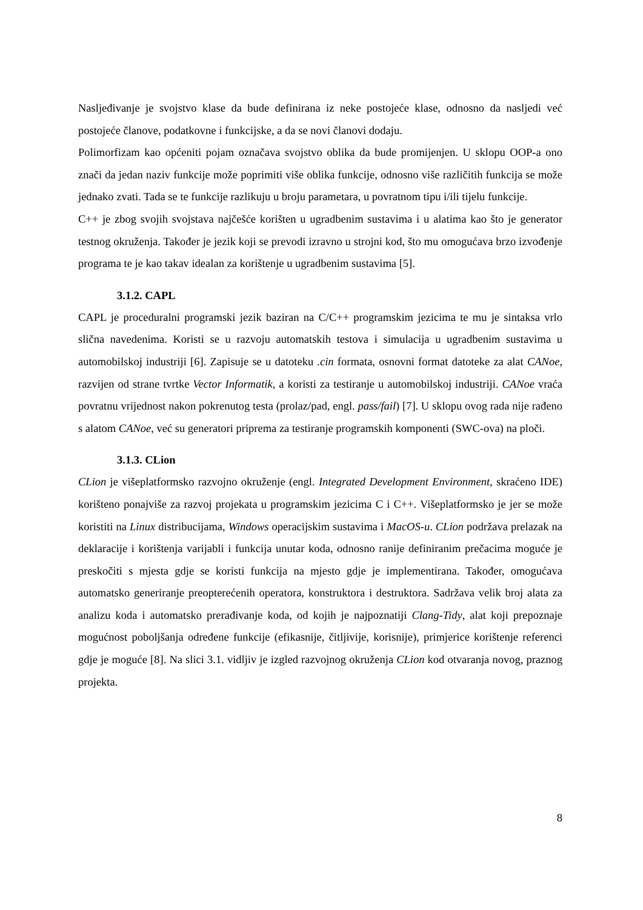Nasljeđivanje je svojstvo klase da bude definirana iz neke postojeće klase, odnosno da nasljedi već postojeće članove, podatkovne i funkcijske, a da se novi članovi dodaju.
Polimorfizam kao općeniti pojam označava svojstvo oblika da bude promijenjen. U sklopu OOP-a ono znači da jedan naziv funkcije može poprimiti više oblika funkcije, odnosno više različitih funkcija se može jednako zvati. Tada se te funkcije razlikuju u broju parametara, u povratnom tipu i/ili tijelu funkcije.
C++ je zbog svojih svojstava najčešće korišten u ugradbenim sustavima i u alatima kao što je generator testnog okruženja. Također je jezik koji se prevodi izravno u strojni kod, što mu omogućava brzo izvođenje programa te je kao takav idealan za korištenje u ugradbenim sustavima [5].
3.1.2. CAPL
CAPL je proceduralni programski jezik baziran na C/C++ programskim jezicima te mu je sintaksa vrlo slična navedenima. Koristi se u razvoju automatskih testova i simulacija u ugradbenim sustavima u automobilskoj industriji [6]. Zapisuje se u datoteku .cin formata, osnovni format datoteke za alat CANoe, razvijen od strane tvrtke Vector Informatik, a koristi za testiranje u automobilskoj industriji. CANoe vraća povratnu vrijednost nakon pokrenutog testa (prolaz/pad, engl. pass/fail) [7]. U sklopu ovog rada nije rađeno s alatom CANoe, već su generatori priprema za testiranje programskih komponenti (SWC-ova) na ploči.
3.1.3. CLion
CLion je višeplatformsko razvojno okruženje (engl. Integrated Development Environment, skraćeno IDE) korišteno ponajviše za razvoj projekata u programskim jezicima C i C++. Višeplatformsko je jer se može koristiti na Linux distribucijama, Windows operacijskim sustavima i MacOS-u. CLion podržava prelazak na deklaracije i korištenja varijabli i funkcija unutar koda, odnosno ranije definiranim prečacima moguće je preskočiti s mjesta gdje se koristi funkcija na mjesto gdje je implementirana. Također, omogućava automatsko generiranje preopterećenih operatora, konstruktora i destruktora. Sadržava velik broj alata za analizu koda i automatsko prerađivanje koda, od kojih je najpoznatiji Clang-Tidy, alat koji prepoznaje mogućnost poboljšanja određene funkcije (efikasnije, čitljivije, korisnije), primjerice korištenje referenci gdje je moguće [8]. Na slici 3.1. vidljiv je izgled razvojnog okruženja CLion kod otvaranja novog, praznog projekta.
8